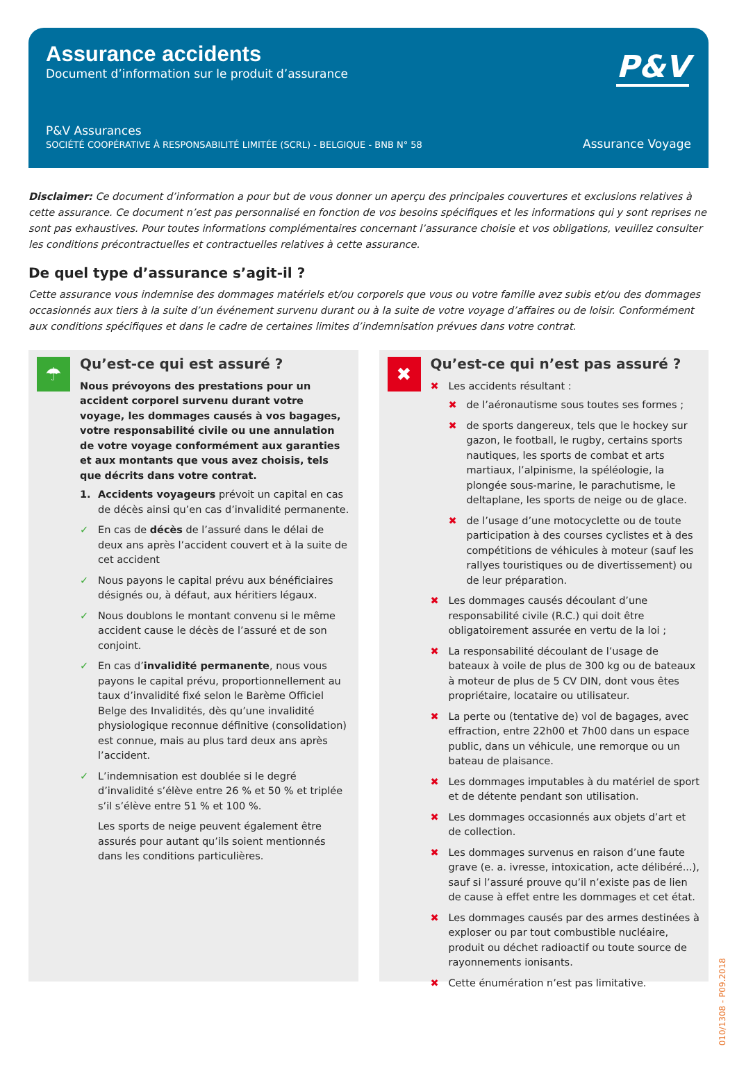Assurance accidents
Document d’information sur le produit d’assurance
P&V
P&V Assurances
SOCIÉTÉ COOPÉRATIVE À RESPONSABILITÉ LIMITÉE (SCRL) - BELGIQUE - BNB N° 58
Assurance Voyage
Disclaimer: Ce document d’information a pour but de vous donner un aperçu des principales couvertures et exclusions relatives à cette assurance. Ce document n’est pas personnalisé en fonction de vos besoins spécifiques et les informations qui y sont reprises ne sont pas exhaustives. Pour toutes informations complémentaires concernant l’assurance choisie et vos obligations, veuillez consulter les conditions précontractuelles et contractuelles relatives à cette assurance.
De quel type d’assurance s’agit-il ?
Cette assurance vous indemnise des dommages matériels et/ou corporels que vous ou votre famille avez subis et/ou des dommages occasionnés aux tiers à la suite d’un événement survenu durant ou à la suite de votre voyage d’affaires ou de loisir. Conformément aux conditions spécifiques et dans le cadre de certaines limites d’indemnisation prévues dans votre contrat.
☂
Qu’est-ce qui est assuré ?
Nous prévoyons des prestations pour un accident corporel survenu durant votre voyage, les dommages causés à vos bagages, votre responsabilité civile ou une annulation de votre voyage conformément aux garanties et aux montants que vous avez choisis, tels que décrits dans votre contrat.
1. Accidents voyageurs prévoit un capital en cas de décès ainsi qu’en cas d’invalidité permanente.
✓ En cas de décès de l’assuré dans le délai de deux ans après l’accident couvert et à la suite de cet accident
✓ Nous payons le capital prévu aux bénéficiaires désignés ou, à défaut, aux héritiers légaux.
✓ Nous doublons le montant convenu si le même accident cause le décès de l’assuré et de son conjoint.
✓ En cas d’invalidité permanente, nous vous payons le capital prévu, proportionnellement au taux d’invalidité fixé selon le Barème Officiel Belge des Invalidités, dès qu’une invalidité physiologique reconnue définitive (consolidation) est connue, mais au plus tard deux ans après l’accident.
✓ L’indemnisation est doublée si le degré d’invalidité s’élève entre 26 % et 50 % et triplée s’il s’élève entre 51 % et 100 %.
Les sports de neige peuvent également être assurés pour autant qu’ils soient mentionnés dans les conditions particulières.
✖
Qu’est-ce qui n’est pas assuré ?
✖ Les accidents résultant :
✖ de l’aéronautisme sous toutes ses formes ;
✖ de sports dangereux, tels que le hockey sur gazon, le football, le rugby, certains sports nautiques, les sports de combat et arts martiaux, l’alpinisme, la spéléologie, la plongée sous-marine, le parachutisme, le deltaplane, les sports de neige ou de glace.
✖ de l’usage d’une motocyclette ou de toute participation à des courses cyclistes et à des compétitions de véhicules à moteur (sauf les rallyes touristiques ou de divertissement) ou de leur préparation.
✖ Les dommages causés découlant d’une responsabilité civile (R.C.) qui doit être obligatoirement assurée en vertu de la loi ;
✖ La responsabilité découlant de l’usage de bateaux à voile de plus de 300 kg ou de bateaux à moteur de plus de 5 CV DIN, dont vous êtes propriétaire, locataire ou utilisateur.
✖ La perte ou (tentative de) vol de bagages, avec effraction, entre 22h00 et 7h00 dans un espace public, dans un véhicule, une remorque ou un bateau de plaisance.
✖ Les dommages imputables à du matériel de sport et de détente pendant son utilisation.
✖ Les dommages occasionnés aux objets d’art et de collection.
✖ Les dommages survenus en raison d’une faute grave (e. a. ivresse, intoxication, acte délibéré...), sauf si l’assuré prouve qu’il n’existe pas de lien de cause à effet entre les dommages et cet état.
✖ Les dommages causés par des armes destinées à exploser ou par tout combustible nucléaire, produit ou déchet radioactif ou toute source de rayonnements ionisants.
✖ Cette énumération n’est pas limitative.
010/1308 - P09.2018